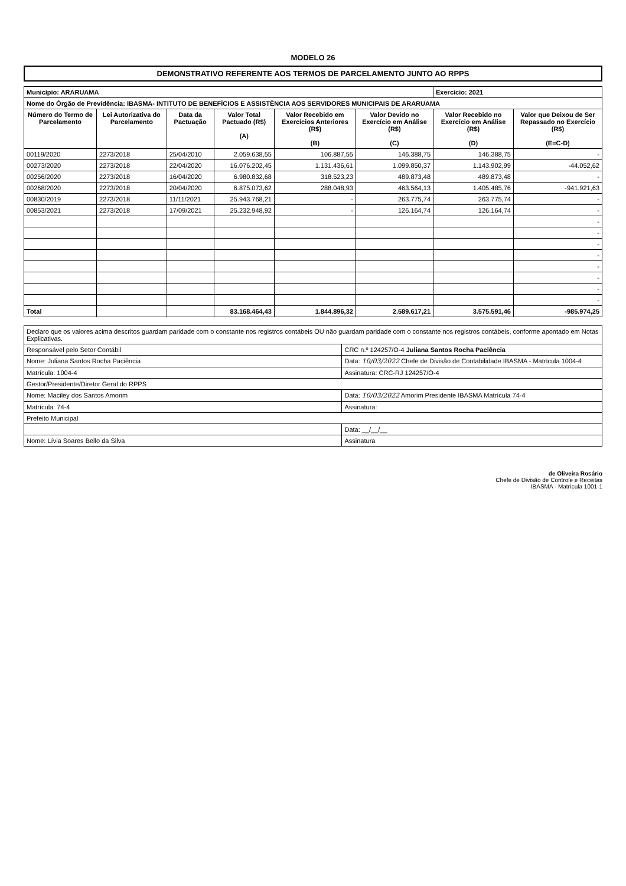MODELO 26
DEMONSTRATIVO REFERENTE AOS TERMOS DE PARCELAMENTO JUNTO AO RPPS
| Município: ARARUAMA | | | | | | Exercício: 2021 | |
| Nome do Órgão de Previdência: IBASMA- INTITUTO DE BENEFÍCIOS E ASSISTÊNCIA AOS SERVIDORES MUNICIPAIS DE ARARUAMA | | | | | | | |
| Número do Termo de Parcelamento | Lei Autorizativa do Parcelamento | Data da Pactuação | Valor Total Pactuado (R$) (A) | Valor Recebido em Exercícios Anteriores (R$) (B) | Valor Devido no Exercício em Análise (R$) (C) | Valor Recebido no Exercício em Análise (R$) (D) | Valor que Deixou de Ser Repassado no Exercício (R$) (E=C-D) |
| 00119/2020 | 2273/2018 | 25/04/2010 | 2.059.638,55 | 106.887,55 | 146.388,75 | 146.388,75 | - |
| 00273/2020 | 2273/2018 | 22/04/2020 | 16.076.202,45 | 1.131.436,61 | 1.099.850,37 | 1.143.902,99 | -44.052,62 |
| 00256/2020 | 2273/2018 | 16/04/2020 | 6.980.832,68 | 318.523,23 | 489.873,48 | 489.873,48 | - |
| 00268/2020 | 2273/2018 | 20/04/2020 | 6.875.073,62 | 288.048,93 | 463.564,13 | 1.405.485,76 | -941.921,63 |
| 00830/2019 | 2273/2018 | 11/11/2021 | 25.943.768,21 | - | 263.775,74 | 263.775,74 | - |
| 00853/2021 | 2273/2018 | 17/09/2021 | 25.232.948,92 | - | 126.164,74 | 126.164,74 | - |
| | | | | | | | - |
| | | | | | | | - |
| | | | | | | | - |
| | | | | | | | - |
| | | | | | | | - |
| | | | | | | | - |
| | | | | | | | - |
| | | | | | | | - |
| Total | | | 83.168.464,43 | 1.844.896,32 | 2.589.617,21 | 3.575.591,46 | -985.974,25 |
| Declaro que os valores acima descritos guardam paridade com o constante nos registros contábeis OU não guardam paridade com o constante nos registros contábeis, conforme apontado em Notas Explicativas. | |
| Responsável pelo Setor Contábil | CRC n.º 124257/O-4 Juliana Santos Rocha Paciência |
| Nome: Juliana Santos Rocha Paciência | Data: 10/03/2022 Chefe de Divisão de Contabilidade IBASMA - Matrícula 1004-4 |
| Matrícula: 1004-4 | Assinatura: CRC-RJ 124257/O-4 |
| Gestor/Presidente/Diretor Geral do RPPS | |
| Nome: Maciley dos Santos Amorim | Data: 10/03/2022 Amorim Presidente IBASMA Matrícula 74-4 |
| Matrícula: 74-4 | Assinatura: |
| Prefeito Municipal | |
| | Data: __/__/__ |
| Nome: Lívia Soares Bello da Silva | Assinatura |
de Oliveira Rosário
Chefe de Divisão de Controle e Receitas
IBASMA - Matrícula 1001-1